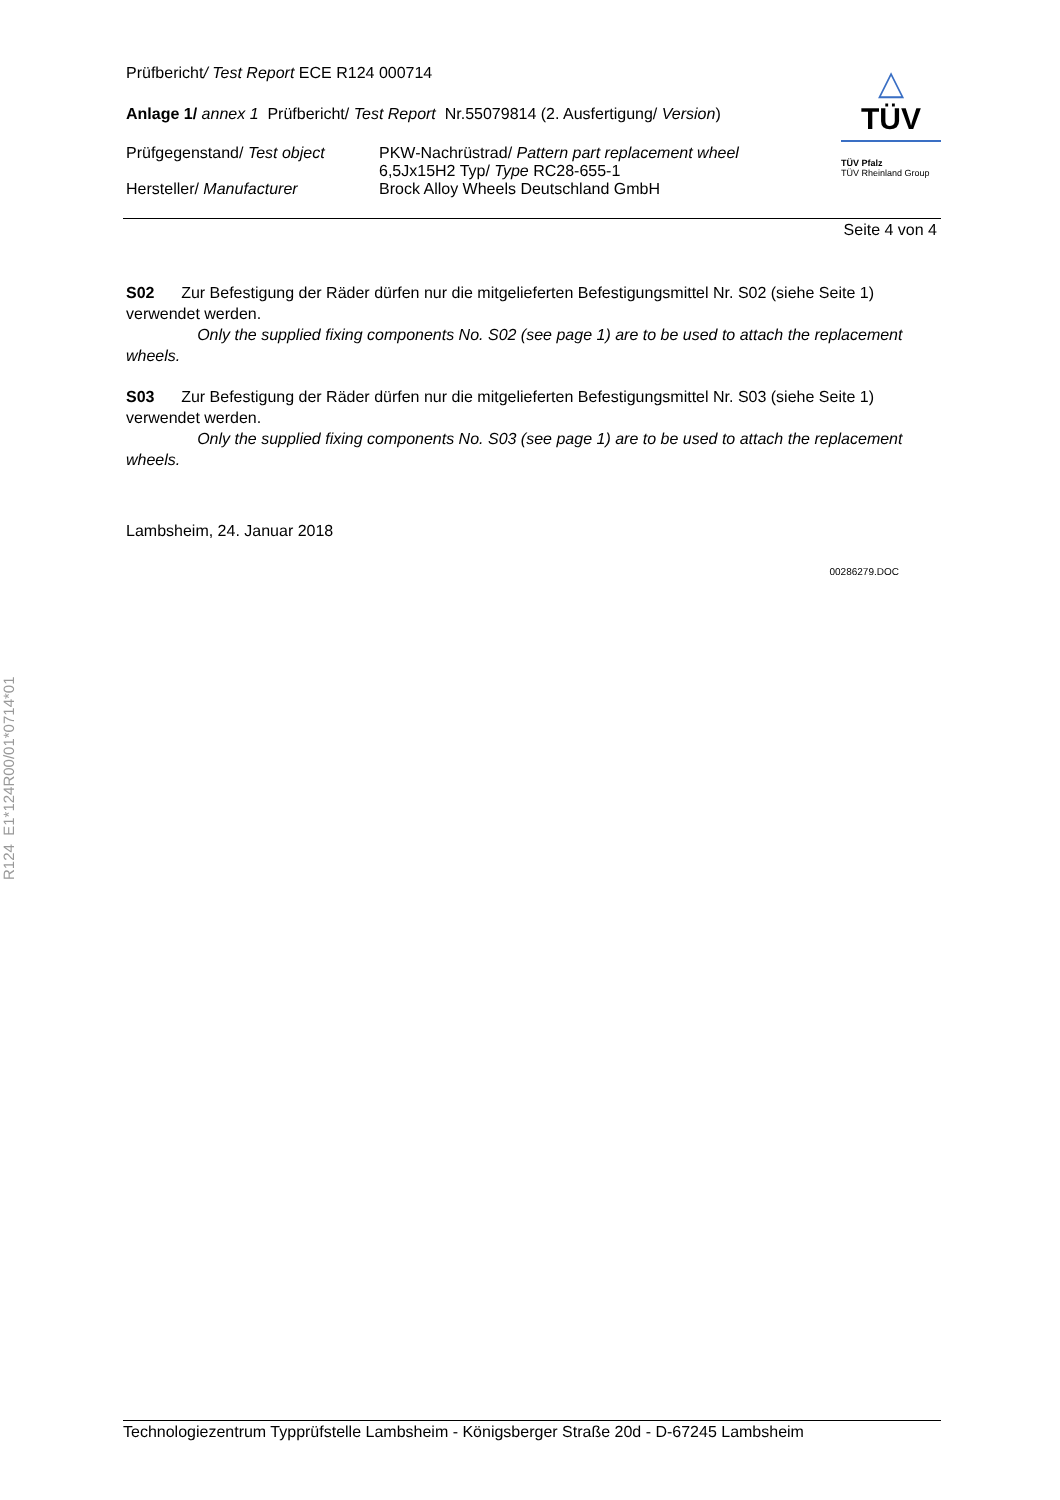Prüfbericht/ Test Report ECE R124 000714
Anlage 1/ annex 1 Prüfbericht/ Test Report Nr.55079814 (2. Ausfertigung/ Version)
Prüfgegenstand/ Test object
PKW-Nachrüstrad/ Pattern part replacement wheel
6,5Jx15H2 Typ/ Type RC28-655-1
Hersteller/ Manufacturer Brock Alloy Wheels Deutschland GmbH
△
TÜV
TÜV Pfalz
TÜV Rheinland Group
Seite 4 von 4
S02 Zur Befestigung der Räder dürfen nur die mitgelieferten Befestigungsmittel Nr. S02 (siehe Seite 1) verwendet werden.
Only the supplied fixing components No. S02 (see page 1) are to be used to attach the replacement wheels.
S03 Zur Befestigung der Räder dürfen nur die mitgelieferten Befestigungsmittel Nr. S03 (siehe Seite 1) verwendet werden.
Only the supplied fixing components No. S03 (see page 1) are to be used to attach the replacement wheels.
Lambsheim, 24. Januar 2018
00286279.DOC
R124 E1*124R00/01*0714*01
Technologiezentrum Typprüfstelle Lambsheim - Königsberger Straße 20d - D-67245 Lambsheim